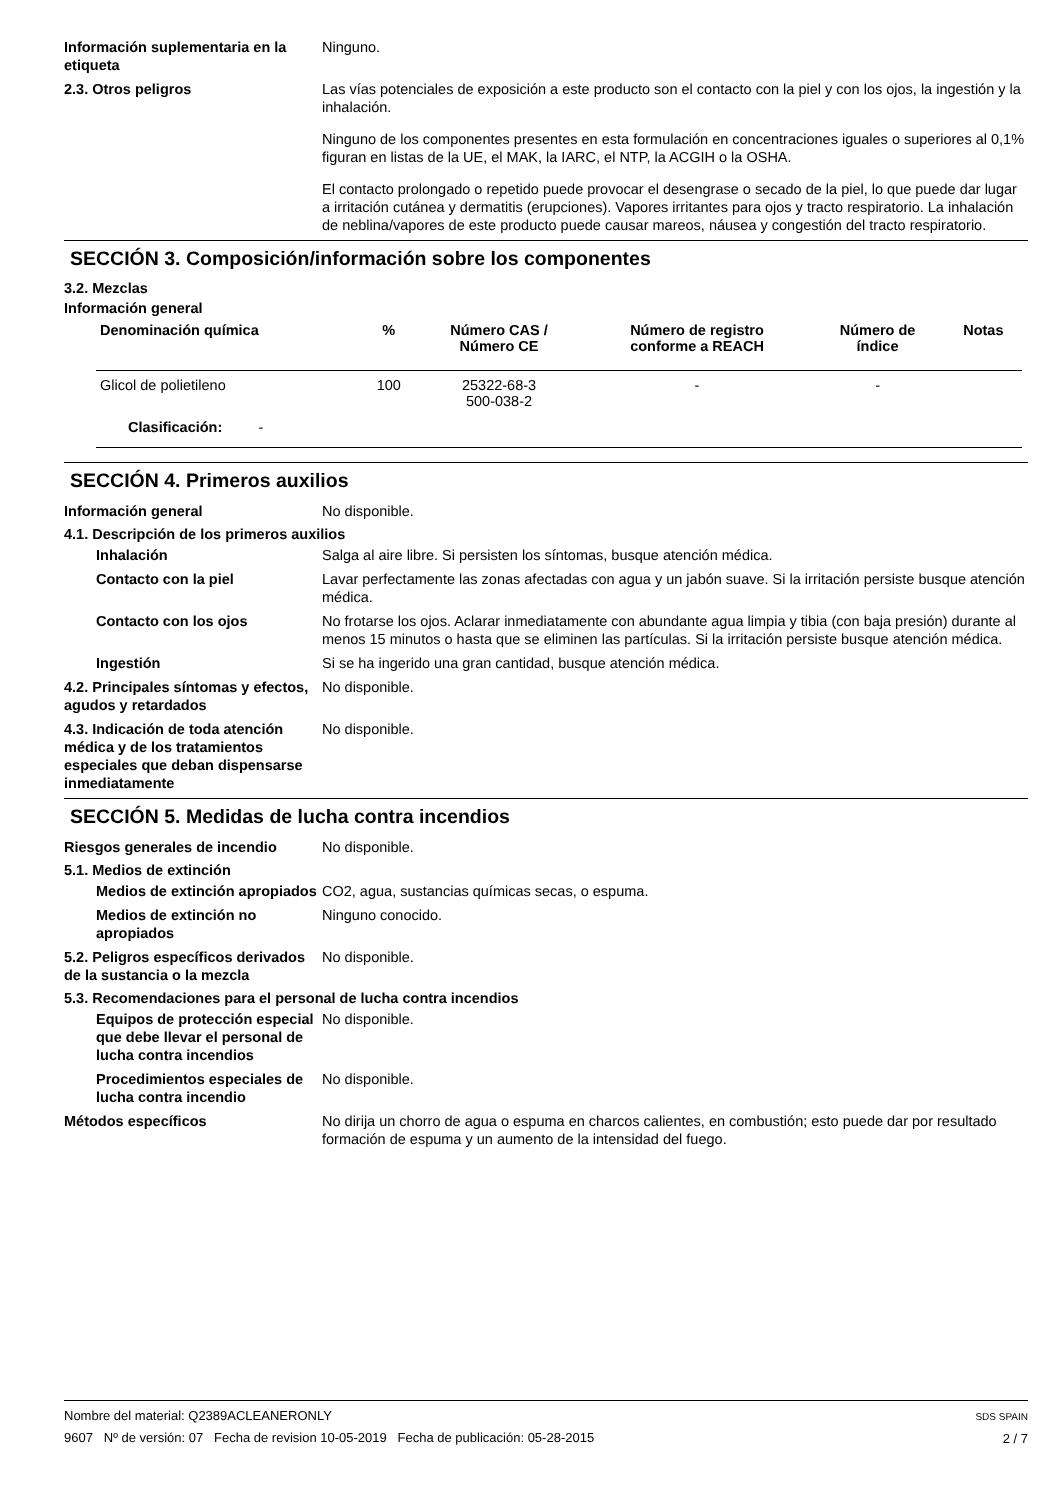Información suplementaria en la etiqueta
Ninguno.
2.3. Otros peligros Las vías potenciales de exposición a este producto son el contacto con la piel y con los ojos, la ingestión y la inhalación.
Ninguno de los componentes presentes en esta formulación en concentraciones iguales o superiores al 0,1% figuran en listas de la UE, el MAK, la IARC, el NTP, la ACGIH o la OSHA.
El contacto prolongado o repetido puede provocar el desengrase o secado de la piel, lo que puede dar lugar a irritación cutánea y dermatitis (erupciones). Vapores irritantes para ojos y tracto respiratorio. La inhalación de neblina/vapores de este producto puede causar mareos, náusea y congestión del tracto respiratorio.
SECCIÓN 3. Composición/información sobre los componentes
3.2. Mezclas
Información general
| Denominación química | % | Número CAS / Número CE | Número de registro conforme a REACH | Número de índice | Notas |
| --- | --- | --- | --- | --- | --- |
| Glicol de polietileno | 100 | 25322-68-3 500-038-2 | - | - | |
| Clasificación: - | | | | | |
SECCIÓN 4. Primeros auxilios
Información general No disponible.
4.1. Descripción de los primeros auxilios
Inhalación Salga al aire libre. Si persisten los síntomas, busque atención médica.
Contacto con la piel Lavar perfectamente las zonas afectadas con agua y un jabón suave. Si la irritación persiste busque atención médica.
Contacto con los ojos No frotarse los ojos. Aclarar inmediatamente con abundante agua limpia y tibia (con baja presión) durante al menos 15 minutos o hasta que se eliminen las partículas. Si la irritación persiste busque atención médica.
Ingestión Si se ha ingerido una gran cantidad, busque atención médica.
4.2. Principales síntomas y efectos, agudos y retardados
No disponible.
4.3. Indicación de toda atención médica y de los tratamientos especiales que deban dispensarse inmediatamente
No disponible.
SECCIÓN 5. Medidas de lucha contra incendios
Riesgos generales de incendio No disponible.
5.1. Medios de extinción
Medios de extinción apropiados
CO2, agua, sustancias químicas secas, o espuma.
Medios de extinción no apropiados
Ninguno conocido.
5.2. Peligros específicos derivados de la sustancia o la mezcla
No disponible.
5.3. Recomendaciones para el personal de lucha contra incendios
Equipos de protección especial que debe llevar el personal de lucha contra incendios
No disponible.
Procedimientos especiales de lucha contra incendio
No disponible.
Métodos específicos No dirija un chorro de agua o espuma en charcos calientes, en combustión; esto puede dar por resultado formación de espuma y un aumento de la intensidad del fuego.
Nombre del material: Q2389ACLEANERONLY
9607 Nº de versión: 07 Fecha de revision 10-05-2019 Fecha de publicación: 05-28-2015
SDS SPAIN
2 / 7